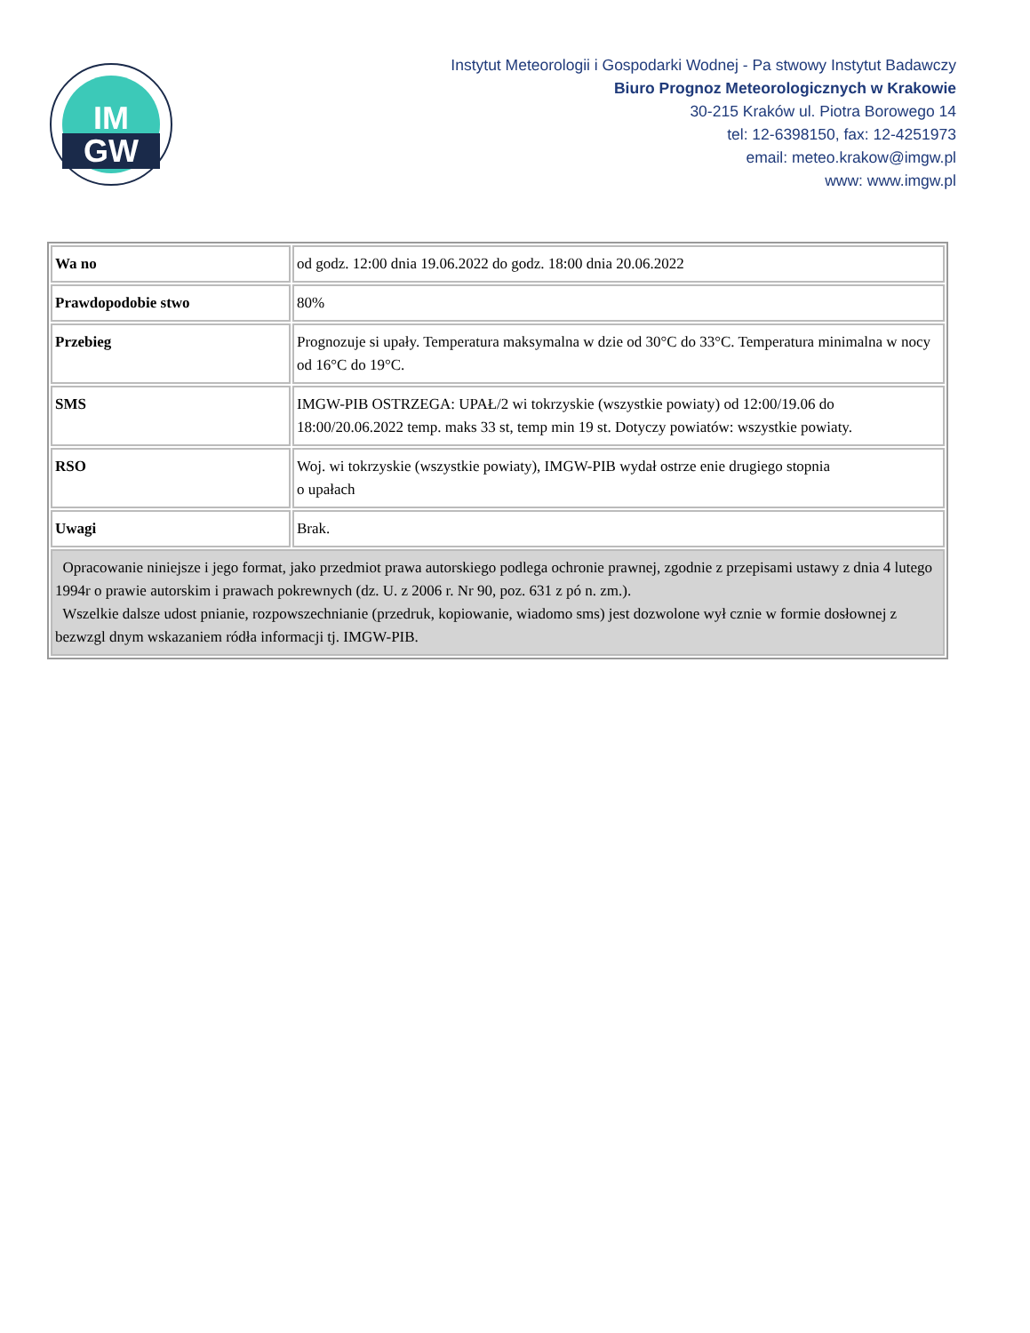IM
GW
Instytut Meteorologii i Gospodarki Wodnej - Pa stwowy Instytut Badawczy
Biuro Prognoz Meteorologicznych w Krakowie
30-215 Kraków ul. Piotra Borowego 14
tel: 12-6398150, fax: 12-4251973
email: meteo.krakow@imgw.pl
www: www.imgw.pl
| Wa no | od godz. 12:00 dnia 19.06.2022 do godz. 18:00 dnia 20.06.2022 |
| Prawdopodobie stwo | 80% |
| Przebieg | Prognozuje si upały. Temperatura maksymalna w dzie od 30°C do 33°C. Temperatura minimalna w nocy od 16°C do 19°C. |
| SMS | IMGW-PIB OSTRZEGA: UPAŁ/2 wi tokrzyskie (wszystkie powiaty) od 12:00/19.06 do 18:00/20.06.2022 temp. maks 33 st, temp min 19 st. Dotyczy powiatów: wszystkie powiaty. |
| RSO | Woj. wi tokrzyskie (wszystkie powiaty), IMGW-PIB wydał ostrze enie drugiego stopnia o upałach |
| Uwagi | Brak. |
| Opracowanie niniejsze i jego format, jako przedmiot prawa autorskiego podlega ochronie prawnej, zgodnie z przepisami ustawy z dnia 4 lutego 1994r o prawie autorskim i prawach pokrewnych (dz. U. z 2006 r. Nr 90, poz. 631 z pó n. zm.). Wszelkie dalsze udost pnianie, rozpowszechnianie (przedruk, kopiowanie, wiadomo sms) jest dozwolone wył cznie w formie dosłownej z bezwzgl dnym wskazaniem ródła informacji tj. IMGW-PIB. | |